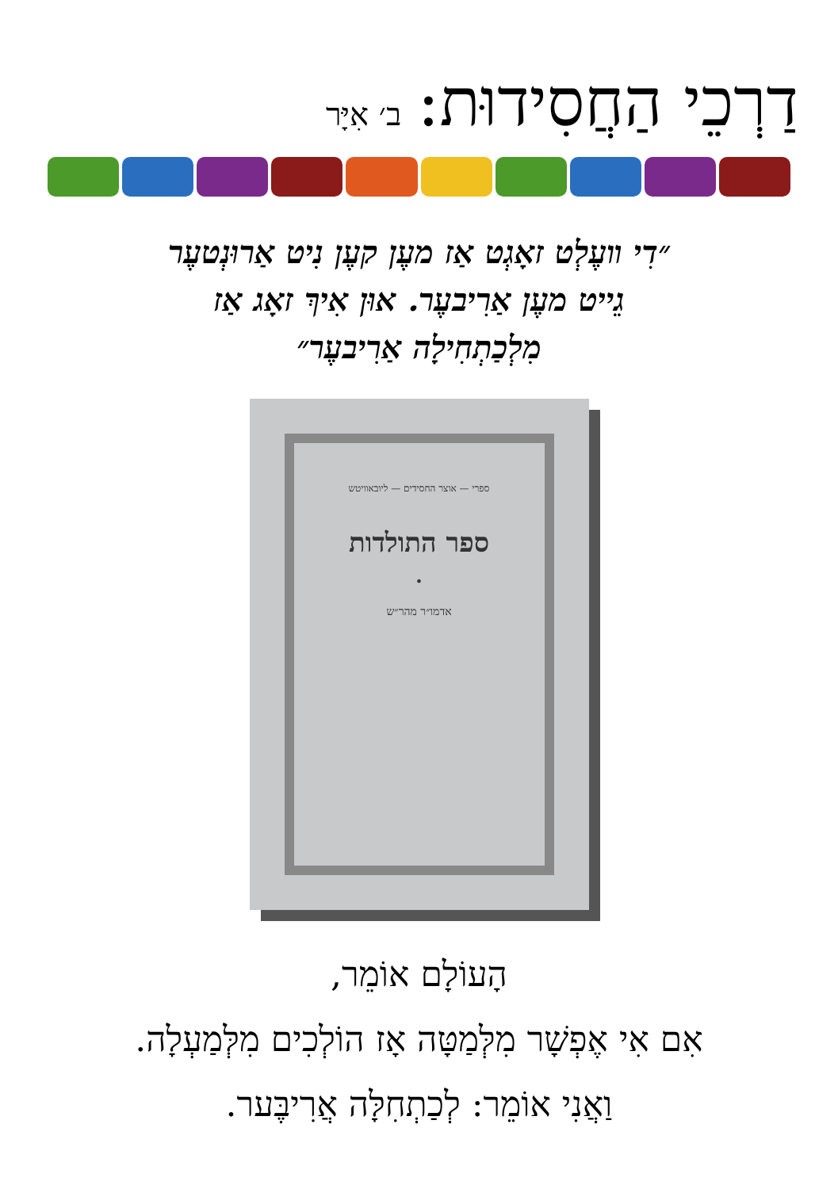דַרְכֵי הַחֲסִידוּת: ב׳ אִיָּר
״דִי װעֶלְט זאָגְט אַז מעֶן קעֶן נִיט אַרוּנְטעֶר
גֵייט מעֶן אַרִיבעֶר. אוּן אִיךְ זאָג אַז
מִלְכַתְחִילָה אַרִיבעֶר״
ספרי — אוצר החסידים — ליובאוויטש
ספר התולדות
•
אדמו״ר מהר״ש
הָעוֹלָם אוֹמֵר,
אִם אִי אֶפְשָׁר מִלְּמַטָּה אָז הוֹלְכִים מִלְּמַעְלָה.
וַאֲנִי אוֹמֵר: לְכַתְחִלָּה אֲרִיבֶּער.